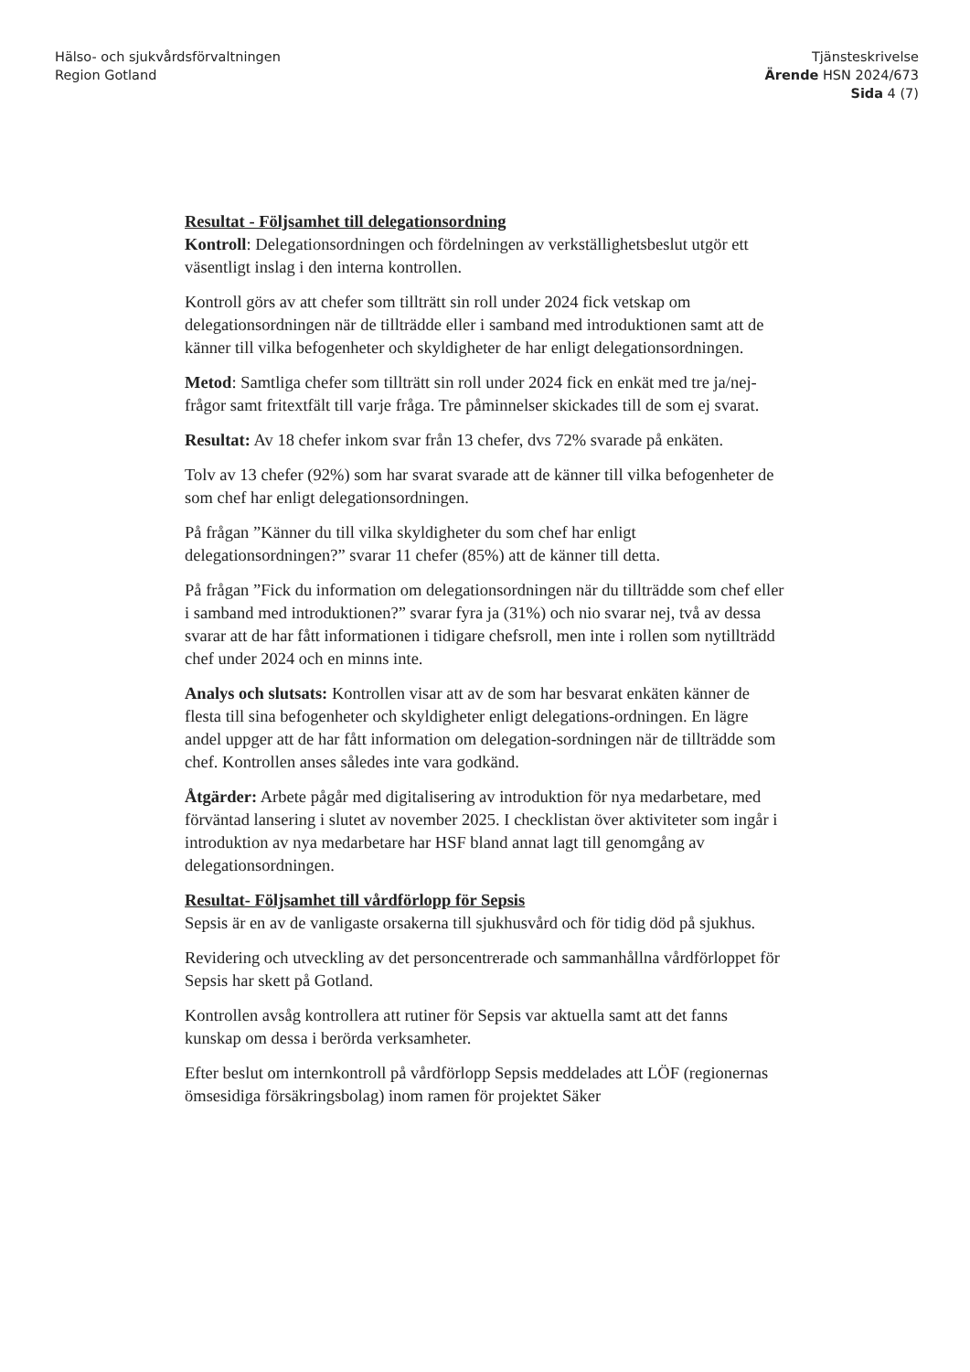Hälso- och sjukvårdsförvaltningen
Region Gotland
Tjänsteskrivelse
Ärende HSN 2024/673
Sida 4 (7)
Resultat - Följsamhet till delegationsordning
Kontroll: Delegationsordningen och fördelningen av verkställighetsbeslut utgör ett väsentligt inslag i den interna kontrollen.
Kontroll görs av att chefer som tillträtt sin roll under 2024 fick vetskap om delegationsordningen när de tillträdde eller i samband med introduktionen samt att de känner till vilka befogenheter och skyldigheter de har enligt delegationsordningen.
Metod: Samtliga chefer som tillträtt sin roll under 2024 fick en enkät med tre ja/nej-frågor samt fritextfält till varje fråga. Tre påminnelser skickades till de som ej svarat.
Resultat: Av 18 chefer inkom svar från 13 chefer, dvs 72% svarade på enkäten.
Tolv av 13 chefer (92%) som har svarat svarade att de känner till vilka befogenheter de som chef har enligt delegationsordningen.
På frågan ”Känner du till vilka skyldigheter du som chef har enligt delegationsordningen?” svarar 11 chefer (85%) att de känner till detta.
På frågan ”Fick du information om delegationsordningen när du tillträdde som chef eller i samband med introduktionen?” svarar fyra ja (31%) och nio svarar nej, två av dessa svarar att de har fått informationen i tidigare chefsroll, men inte i rollen som nytillträdd chef under 2024 och en minns inte.
Analys och slutsats: Kontrollen visar att av de som har besvarat enkäten känner de flesta till sina befogenheter och skyldigheter enligt delegations-ordningen. En lägre andel uppger att de har fått information om delegation-sordningen när de tillträdde som chef. Kontrollen anses således inte vara godkänd.
Åtgärder: Arbete pågår med digitalisering av introduktion för nya medarbetare, med förväntad lansering i slutet av november 2025. I checklistan över aktiviteter som ingår i introduktion av nya medarbetare har HSF bland annat lagt till genomgång av delegationsordningen.
Resultat- Följsamhet till vårdförlopp för Sepsis
Sepsis är en av de vanligaste orsakerna till sjukhusvård och för tidig död på sjukhus.
Revidering och utveckling av det personcentrerade och sammanhållna vårdförloppet för Sepsis har skett på Gotland.
Kontrollen avsåg kontrollera att rutiner för Sepsis var aktuella samt att det fanns kunskap om dessa i berörda verksamheter.
Efter beslut om internkontroll på vårdförlopp Sepsis meddelades att LÖF (regionernas ömsesidiga försäkringsbolag) inom ramen för projektet Säker